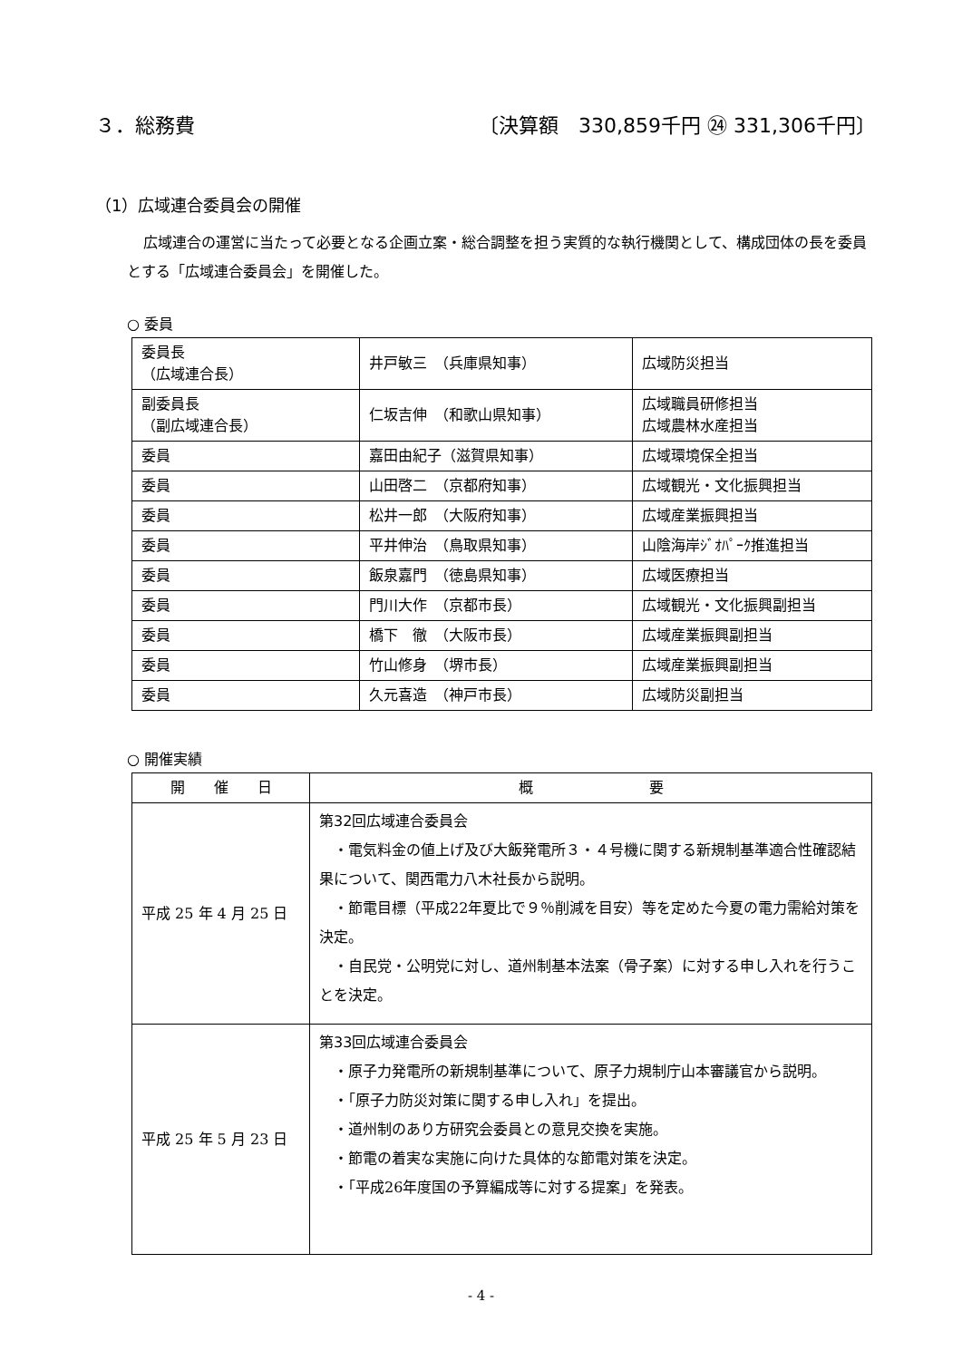３．総務費 〔決算額　330,859千円 ㉔ 331,306千円〕
（1）広域連合委員会の開催
広域連合の運営に当たって必要となる企画立案・総合調整を担う実質的な執行機関として、構成団体の長を委員とする「広域連合委員会」を開催した。
○ 委員
| 委員長 （広域連合長） | 井戸敏三 （兵庫県知事） | 広域防災担当 |
| 副委員長 （副広域連合長） | 仁坂吉伸 （和歌山県知事） | 広域職員研修担当 広域農林水産担当 |
| 委員 | 嘉田由紀子（滋賀県知事） | 広域環境保全担当 |
| 委員 | 山田啓二 （京都府知事） | 広域観光・文化振興担当 |
| 委員 | 松井一郎 （大阪府知事） | 広域産業振興担当 |
| 委員 | 平井伸治 （鳥取県知事） | 山陰海岸ｼﾞｵﾊﾟｰｸ推進担当 |
| 委員 | 飯泉嘉門 （徳島県知事） | 広域医療担当 |
| 委員 | 門川大作 （京都市長） | 広域観光・文化振興副担当 |
| 委員 | 橋下 徹 （大阪市長） | 広域産業振興副担当 |
| 委員 | 竹山修身 （堺市長） | 広域産業振興副担当 |
| 委員 | 久元喜造 （神戸市長） | 広域防災副担当 |
○ 開催実績
| 開 催 日 | 概 要 |
| --- | --- |
| 平成 25 年 4 月 25 日 | 第32回広域連合委員会 ・電気料金の値上げ及び大飯発電所３・４号機に関する新規制基準適合性確認結果について、関西電力八木社長から説明。 ・節電目標（平成22年夏比で９％削減を目安）等を定めた今夏の電力需給対策を決定。 ・自民党・公明党に対し、道州制基本法案（骨子案）に対する申し入れを行うことを決定。 |
| 平成 25 年 5 月 23 日 | 第33回広域連合委員会 ・原子力発電所の新規制基準について、原子力規制庁山本審議官から説明。 ・「原子力防災対策に関する申し入れ」を提出。 ・道州制のあり方研究会委員との意見交換を実施。 ・節電の着実な実施に向けた具体的な節電対策を決定。 ・「平成26年度国の予算編成等に対する提案」を発表。 |
- 4 -